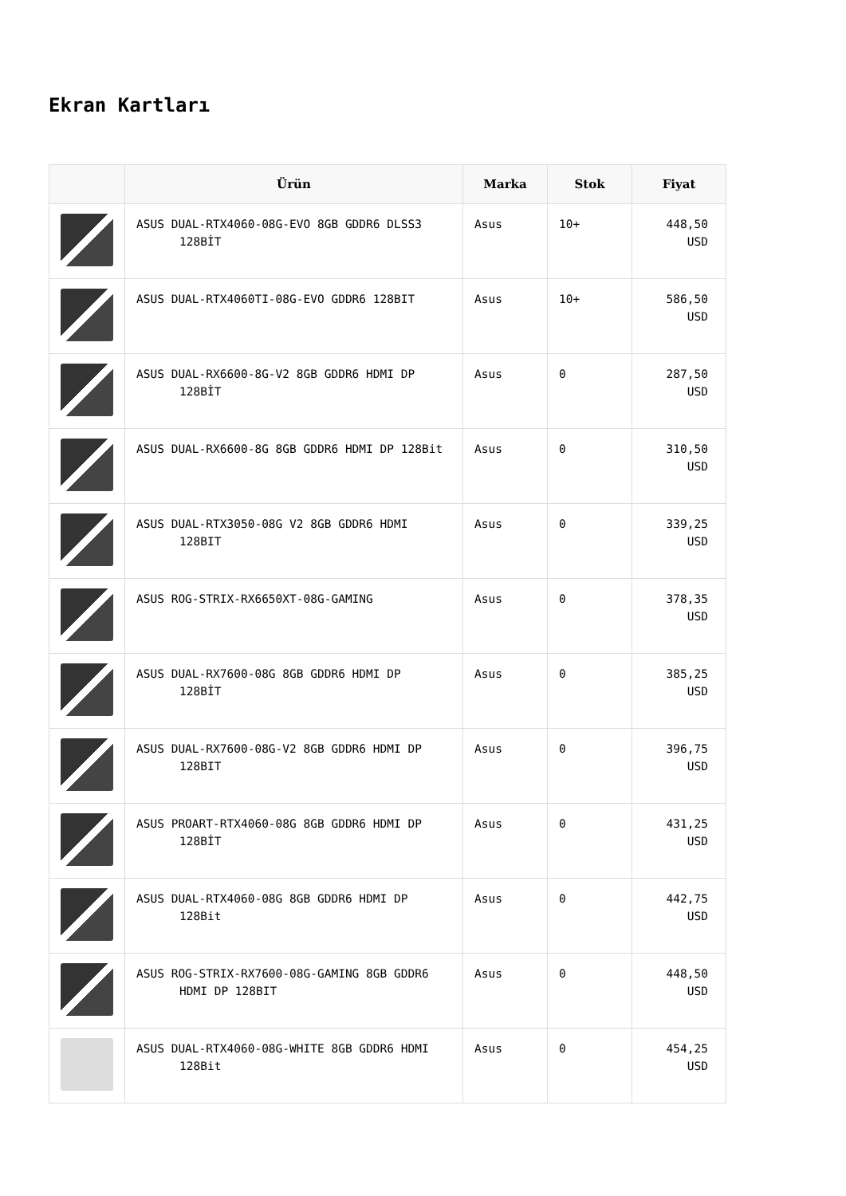Ekran Kartları
| | Ürün | Marka | Stok | Fiyat |
| --- | --- | --- | --- | --- |
| | ASUS DUAL-RTX4060-08G-EVO 8GB GDDR6 DLSS3 128BİT | Asus | 10+ | 448,50 USD |
| | ASUS DUAL-RTX4060TI-08G-EVO GDDR6 128BIT | Asus | 10+ | 586,50 USD |
| | ASUS DUAL-RX6600-8G-V2 8GB GDDR6 HDMI DP 128BİT | Asus | 0 | 287,50 USD |
| | ASUS DUAL-RX6600-8G 8GB GDDR6 HDMI DP 128Bit | Asus | 0 | 310,50 USD |
| | ASUS DUAL-RTX3050-08G V2 8GB GDDR6 HDMI 128BIT | Asus | 0 | 339,25 USD |
| | ASUS ROG-STRIX-RX6650XT-08G-GAMING | Asus | 0 | 378,35 USD |
| | ASUS DUAL-RX7600-08G 8GB GDDR6 HDMI DP 128BİT | Asus | 0 | 385,25 USD |
| | ASUS DUAL-RX7600-08G-V2 8GB GDDR6 HDMI DP 128BIT | Asus | 0 | 396,75 USD |
| | ASUS PROART-RTX4060-08G 8GB GDDR6 HDMI DP 128BİT | Asus | 0 | 431,25 USD |
| | ASUS DUAL-RTX4060-08G 8GB GDDR6 HDMI DP 128Bit | Asus | 0 | 442,75 USD |
| | ASUS ROG-STRIX-RX7600-08G-GAMING 8GB GDDR6 HDMI DP 128BIT | Asus | 0 | 448,50 USD |
| | ASUS DUAL-RTX4060-08G-WHITE 8GB GDDR6 HDMI 128Bit | Asus | 0 | 454,25 USD |